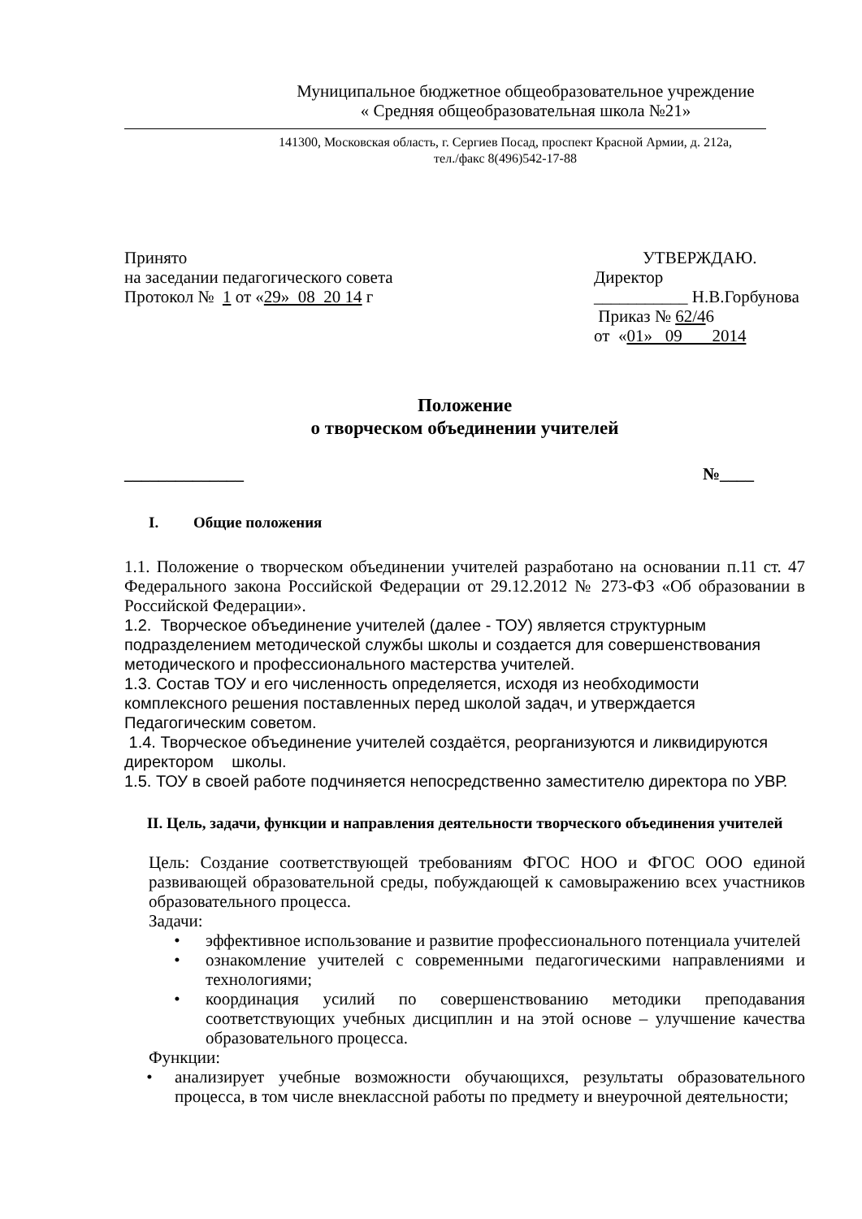Муниципальное бюджетное общеобразовательное учреждение
« Средняя общеобразовательная школа №21»
141300, Московская область, г. Сергиев Посад, проспект Красной Армии, д. 212а,
тел./факс 8(496)542-17-88
Принято
на заседании педагогического совета
Протокол № 1 от «29» 08 20 14 г
УТВЕРЖДАЮ.
Директор
___________ Н.В.Горбунова
Приказ № 62/46
от «01» 09 2014
Положение
о творческом объединении учителей
______________ №____
I. Общие положения
1.1. Положение о творческом объединении учителей разработано на основании п.11 ст. 47 Федерального закона Российской Федерации от 29.12.2012 № 273-ФЗ «Об образовании в Российской Федерации».
1.2. Творческое объединение учителей (далее - ТОУ) является структурным подразделением методической службы школы и создается для совершенствования методического и профессионального мастерства учителей.
1.3. Состав ТОУ и его численность определяется, исходя из необходимости комплексного решения поставленных перед школой задач, и утверждается Педагогическим советом.
1.4. Творческое объединение учителей создаётся, реорганизуются и ликвидируются директором школы.
1.5. ТОУ в своей работе подчиняется непосредственно заместителю директора по УВР.
II. Цель, задачи, функции и направления деятельности творческого объединения учителей
Цель: Создание соответствующей требованиям ФГОС НОО и ФГОС ООО единой развивающей образовательной среды, побуждающей к самовыражению всех участников образовательного процесса.
Задачи:
• эффективное использование и развитие профессионального потенциала учителей
• ознакомление учителей с современными педагогическими направлениями и технологиями;
• координация усилий по совершенствованию методики преподавания соответствующих учебных дисциплин и на этой основе – улучшение качества образовательного процесса.
Функции:
• анализирует учебные возможности обучающихся, результаты образовательного процесса, в том числе внеклассной работы по предмету и внеурочной деятельности;